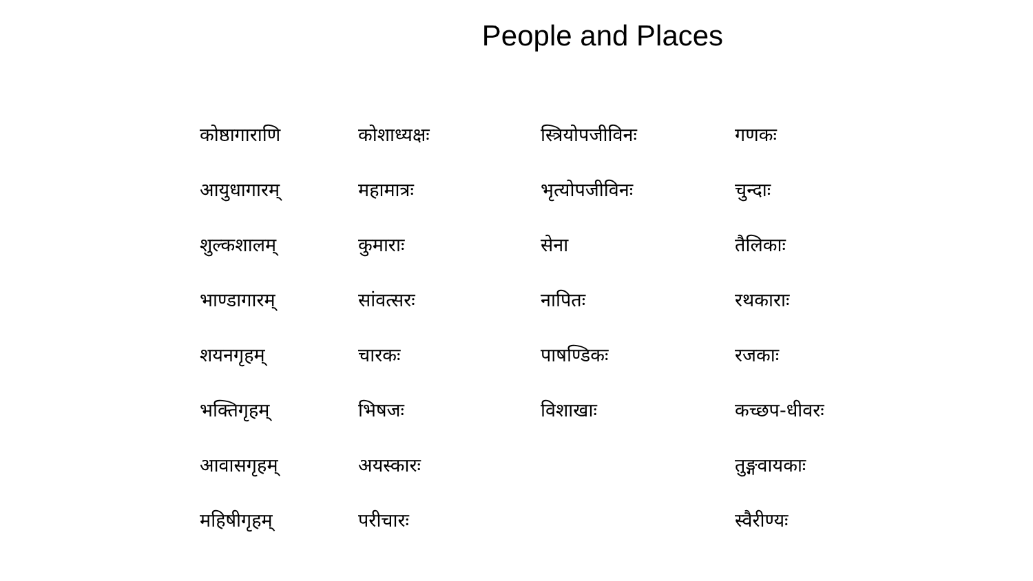People and Places
कोष्ठागाराणि
आयुधागारम्
शुल्कशालम्
भाण्डागारम्
शयनगृहम्
भक्तिगृहम्
आवासगृहम्
महिषीगृहम्
कोशाध्यक्षः
महामात्रः
कुमाराः
सांवत्सरः
चारकः
भिषजः
अयस्कारः
परीचारः
स्त्रियोपजीविनः
भृत्योपजीविनः
सेना
नापितः
पाषण्डिकः
विशाखाः
गणकः
चुन्दाः
तैलिकाः
रथकाराः
रजकाः
कच्छप-धीवरः
तुङ्गवायकाः
स्वैरीण्यः